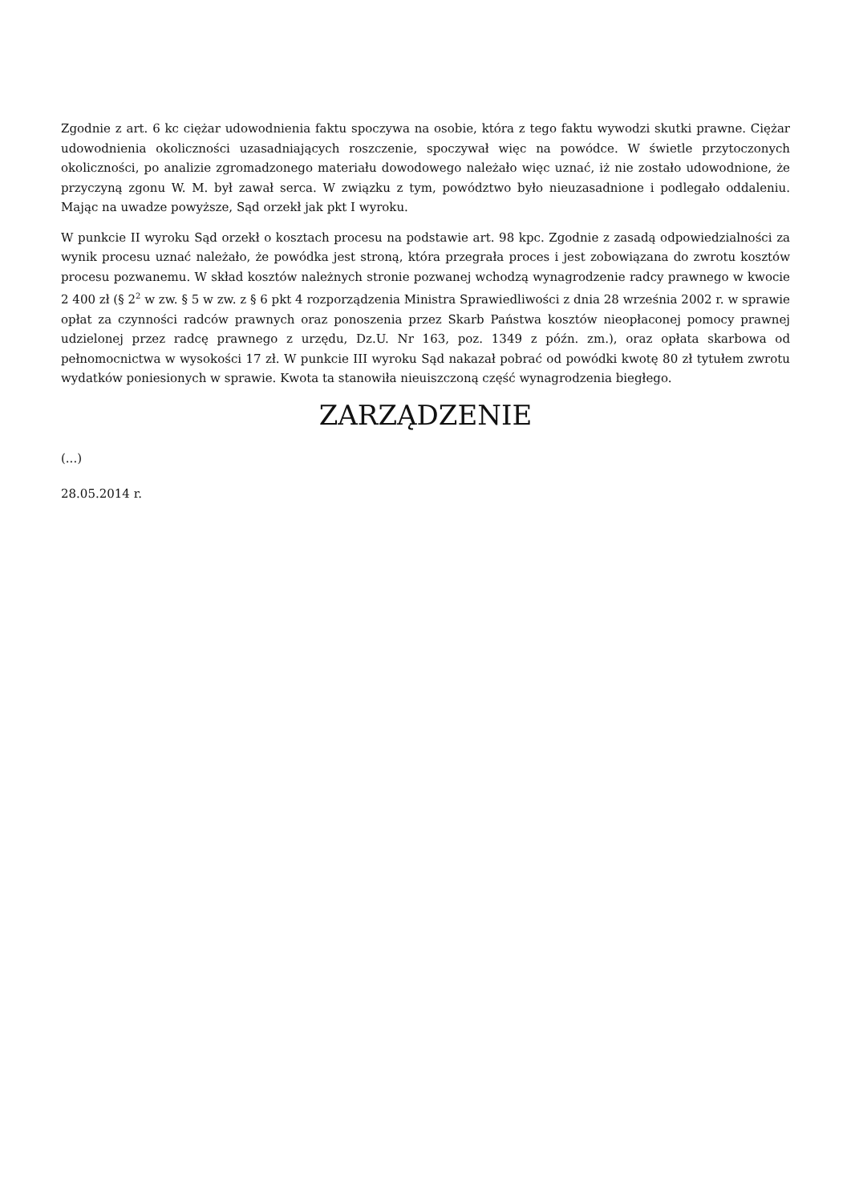Zgodnie z art. 6 kc ciężar udowodnienia faktu spoczywa na osobie, która z tego faktu wywodzi skutki prawne. Ciężar udowodnienia okoliczności uzasadniających roszczenie, spoczywał więc na powódce. W świetle przytoczonych okoliczności, po analizie zgromadzonego materiału dowodowego należało więc uznać, iż nie zostało udowodnione, że przyczyną zgonu W. M. był zawał serca. W związku z tym, powództwo było nieuzasadnione i podlegało oddaleniu. Mając na uwadze powyższe, Sąd orzekł jak pkt I wyroku.
W punkcie II wyroku Sąd orzekł o kosztach procesu na podstawie art. 98 kpc. Zgodnie z zasadą odpowiedzialności za wynik procesu uznać należało, że powódka jest stroną, która przegrała proces i jest zobowiązana do zwrotu kosztów procesu pozwanemu. W skład kosztów należnych stronie pozwanej wchodzą wynagrodzenie radcy prawnego w kwocie 2 400 zł (§ 2<sup>2</sup> w zw. § 5 w zw. z § 6 pkt 4 rozporządzenia Ministra Sprawiedliwości z dnia 28 września 2002 r. w sprawie opłat za czynności radców prawnych oraz ponoszenia przez Skarb Państwa kosztów nieopłaconej pomocy prawnej udzielonej przez radcę prawnego z urzędu, Dz.U. Nr 163, poz. 1349 z późn. zm.), oraz opłata skarbowa od pełnomocnictwa w wysokości 17 zł. W punkcie III wyroku Sąd nakazał pobrać od powódki kwotę 80 zł tytułem zwrotu wydatków poniesionych w sprawie. Kwota ta stanowiła nieuiszczoną część wynagrodzenia biegłego.
ZARZĄDZENIE
(...)
28.05.2014 r.